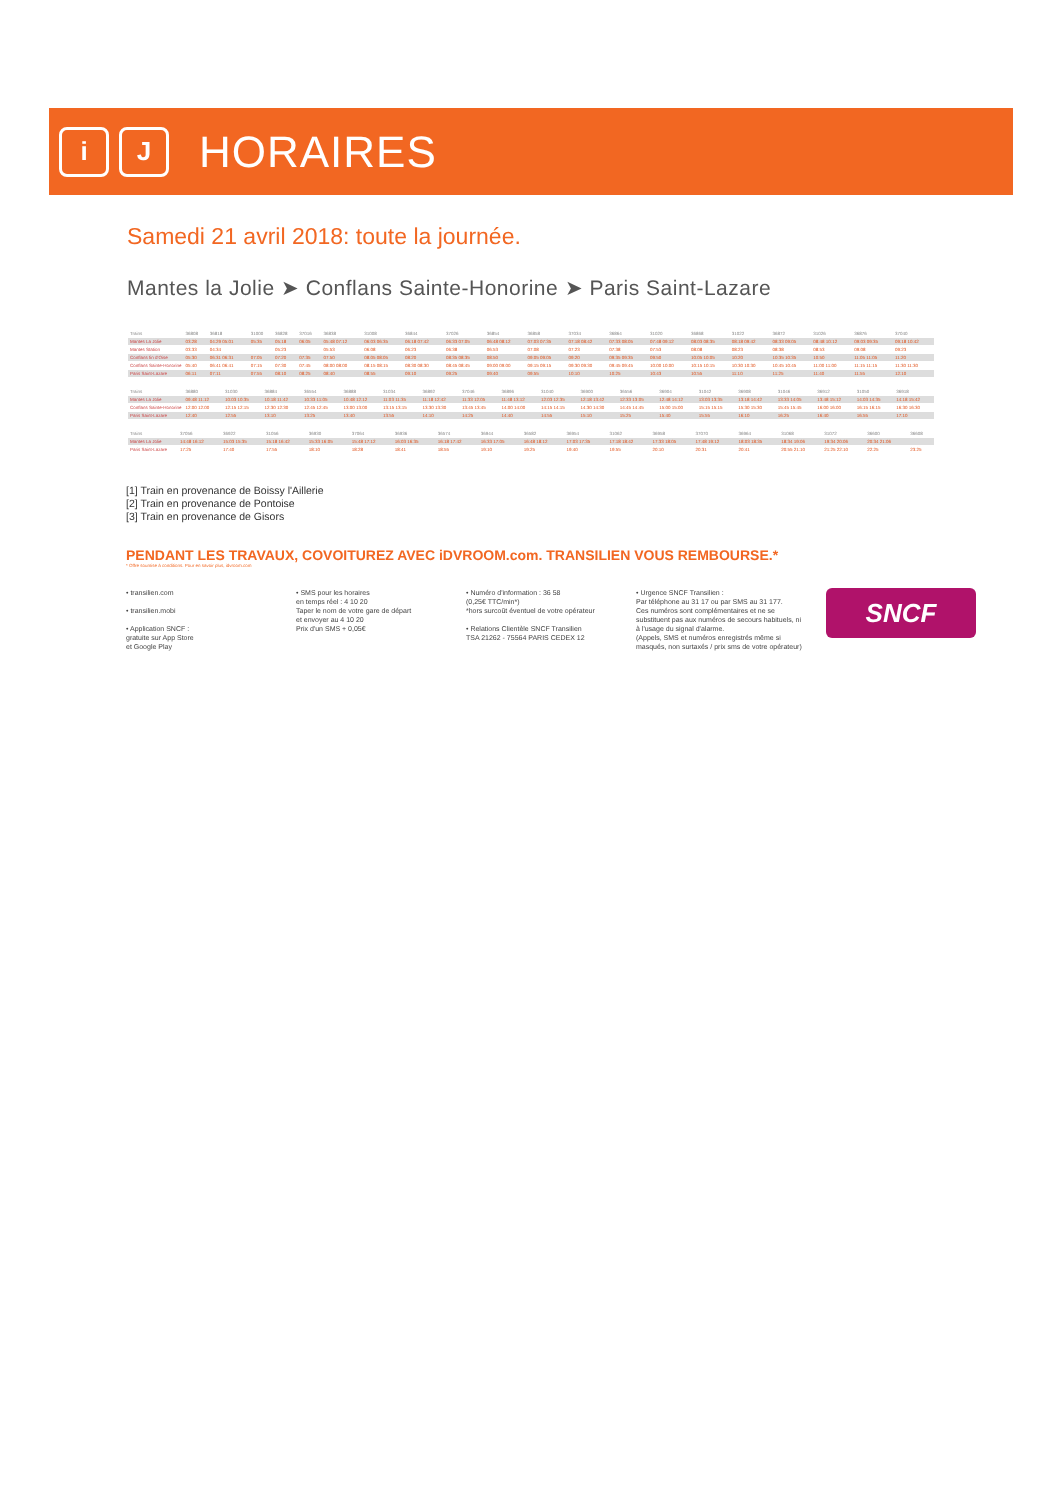i J
HORAIRES
Samedi 21 avril 2018: toute la journée.
Mantes la Jolie ➤ Conflans Sainte-Honorine ➤ Paris Saint-Lazare
| Trains | 36808 | 36818 | 31000 | 36828 | 37016 | 36838 | 31008 | 36844 | 37026 | 36854 | 36858 | 37034 | 36864 | 31020 | 36868 | 31022 | 36872 | 31026 | 36876 | 37040 |
| --- | --- | --- | --- | --- | --- | --- | --- | --- | --- | --- | --- | --- | --- | --- | --- | --- | --- | --- | --- | --- |
| Mantes La Jolie | 03:28 | 04:29 05:01 | 05:35 | 05:18 | 06:05 | 05:48 07:12 | 06:03 06:35 | 06:18 07:42 | 06:33 07:05 | 06:48 08:12 | 07:03 07:35 | 07:18 08:42 | 07:33 08:05 | 07:48 09:12 | 08:03 08:35 | 08:18 09:42 | 08:33 09:05 | 08:48 10:12 | 09:03 09:35 | 09:18 10:42 |
| Mantes Station | 03:33 | 04:34 | | 05:23 | | 05:53 | 06:08 | 06:23 | 06:38 | 06:53 | 07:08 | 07:23 | 07:38 | 07:53 | 08:08 | 08:23 | 08:38 | 08:53 | 09:08 | 09:23 |
| Conflans fin d'Oise | 05:30 | 06:31 06:31 | 07:05 | 07:20 | 07:35 | 07:50 | 08:05 08:05 | 08:20 | 08:35 08:35 | 08:50 | 09:05 09:05 | 09:20 | 09:35 09:35 | 09:50 | 10:05 10:05 | 10:20 | 10:35 10:35 | 10:50 | 11:05 11:05 | 11:20 |
| Conflans Sainte-Honorine | 05:40 | 06:41 06:41 | 07:15 | 07:30 | 07:45 | 08:00 08:00 | 08:15 08:15 | 08:30 08:30 | 08:45 08:45 | 09:00 09:00 | 09:15 09:15 | 09:30 09:30 | 09:45 09:45 | 10:00 10:00 | 10:15 10:15 | 10:30 10:30 | 10:45 10:45 | 11:00 11:00 | 11:15 11:15 | 11:30 11:30 |
| Paris Saint-Lazare | 06:11 | 07:11 | 07:55 | 08:10 | 08:25 | 08:40 | 08:55 | 09:10 | 09:25 | 09:40 | 09:55 | 10:10 | 10:25 | 10:43 | 10:55 | 11:10 | 11:25 | 11:40 | 11:55 | 12:10 |
| Trains | 36880 | 31030 | 36884 | 36554 | 36888 | 31034 | 36892 | 37046 | 36896 | 31040 | 36900 | 36556 | 36904 | 31042 | 36908 | 31046 | 36912 | 31050 | 36918 |
| --- | --- | --- | --- | --- | --- | --- | --- | --- | --- | --- | --- | --- | --- | --- | --- | --- | --- | --- | --- |
| Mantes La Jolie | 09:48 11:12 | 10:03 10:35 | 10:18 11:42 | 10:33 11:05 | 10:48 12:12 | 11:03 11:35 | 11:18 12:42 | 11:33 12:05 | 11:48 13:12 | 12:03 12:35 | 12:18 13:42 | 12:33 13:05 | 12:48 14:12 | 13:03 13:35 | 13:18 14:42 | 13:33 14:05 | 13:48 15:12 | 14:03 14:35 | 14:18 15:42 |
| Conflans Sainte-Honorine | 12:00 12:00 | 12:15 12:15 | 12:30 12:30 | 12:45 12:45 | 13:00 13:00 | 13:15 13:15 | 13:30 13:30 | 13:45 13:45 | 14:00 14:00 | 14:15 14:15 | 14:30 14:30 | 14:45 14:45 | 15:00 15:00 | 15:15 15:15 | 15:30 15:30 | 15:45 15:45 | 16:00 16:00 | 16:15 16:15 | 16:30 16:30 |
| Paris Saint-Lazare | 12:40 | 12:55 | 13:10 | 13:25 | 13:40 | 13:55 | 14:10 | 14:25 | 14:40 | 14:55 | 15:10 | 15:25 | 15:40 | 15:55 | 16:10 | 16:25 | 16:40 | 16:55 | 17:10 |
| Trains | 37056 | 36922 | 31056 | 36930 | 37064 | 36936 | 36574 | 36944 | 36582 | 36954 | 31062 | 36958 | 37070 | 36964 | 31068 | 31072 | 36600 | 36608 |
| --- | --- | --- | --- | --- | --- | --- | --- | --- | --- | --- | --- | --- | --- | --- | --- | --- | --- | --- |
| Mantes La Jolie | 14:48 16:12 | 15:03 15:35 | 15:18 16:42 | 15:33 16:05 | 15:48 17:12 | 16:03 16:35 | 16:18 17:42 | 16:33 17:05 | 16:48 18:12 | 17:03 17:35 | 17:18 18:42 | 17:33 18:05 | 17:48 19:12 | 18:03 18:35 | 18:34 19:06 | 19:34 20:06 | 20:34 21:06 | |
| Paris Saint-Lazare | 17:25 | 17:40 | 17:55 | 18:10 | 18:28 | 18:41 | 18:55 | 19:10 | 19:25 | 19:40 | 19:55 | 20:10 | 20:31 | 20:41 | 20:55 21:10 | 21:25 22:10 | 22:25 | 23:25 |
[1] Train en provenance de Boissy l'Aillerie
[2] Train en provenance de Pontoise
[3] Train en provenance de Gisors
PENDANT LES TRAVAUX, COVOITUREZ AVEC iDVROOM.com. TRANSILIEN VOUS REMBOURSE.*
* Offre soumise à conditions. Pour en savoir plus, idvroom.com
• transilien.com
• transilien.mobi
• Application SNCF :
gratuite sur App Store
et Google Play
• SMS pour les horaires
en temps réel : 4 10 20
Taper le nom de votre gare de départ
et envoyer au 4 10 20
Prix d'un SMS + 0,05€
• Numéro d'information : 36 58
(0,25€ TTC/min*)
*hors surcoût éventuel de votre opérateur
• Relations Clientèle SNCF Transilien
TSA 21262 - 75564 PARIS CEDEX 12
• Urgence SNCF Transilien :
Par téléphone au 31 17 ou par SMS au 31 177.
Ces numéros sont complémentaires et ne se substituent pas aux numéros de secours habituels, ni à l'usage du signal d'alarme.
(Appels, SMS et numéros enregistrés même si masqués, non surtaxés / prix sms de votre opérateur)
SNCF